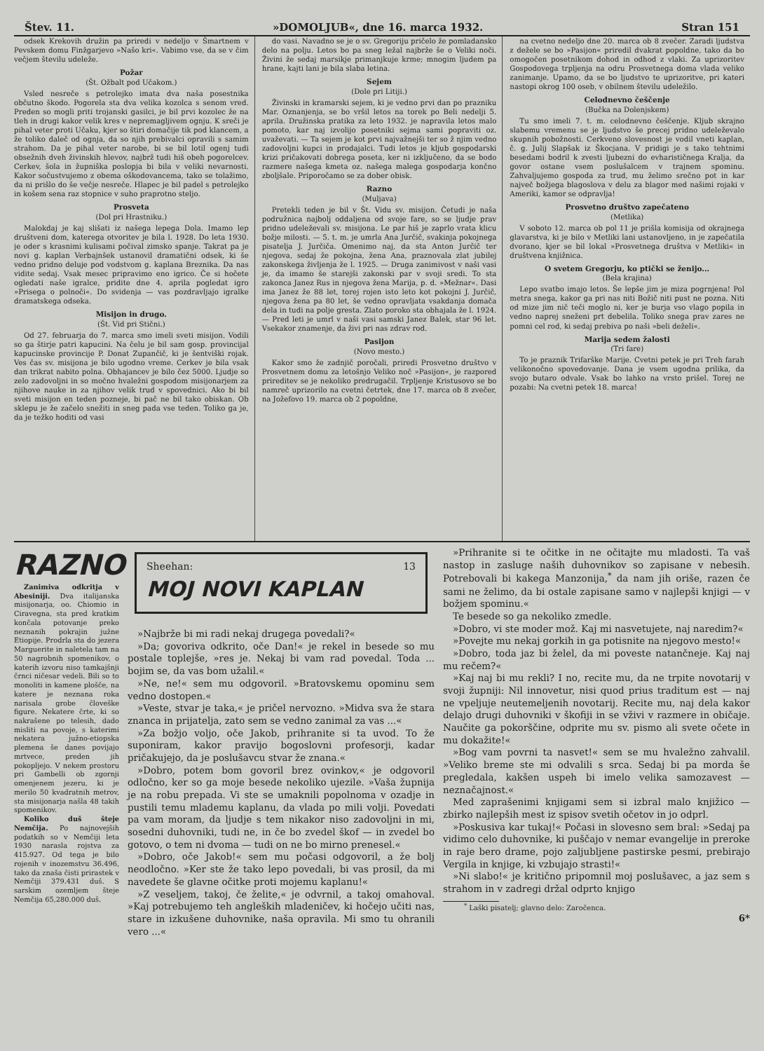Štev. 11. »DOMOLJUB«, dne 16. marca 1932. Stran 151
odsek Krekovih družin pa priredi v nedeljo v Šmartnem v Pevskem domu Finžgarjevo »Našo kri«. Vabimo vse, da se v čim večjem številu udeleže.
Požar
(Št. Ožbalt pod Učakom.)
Vsled nesreče s petrolejko imata dva naša posestnika občutno škodo. Pogorela sta dva velika kozolca s senom vred. Preden so mogli priti trojanski gasilci, je bil prvi kozolec že na tleh in drugi kakor velik kres v nepremagljivem ognju. K sreči je pihal veter proti Učaku, kjer so štiri domačije tik pod klancem, a že toliko daleč od ognja, da so njih prebivalci opravili s samim strahom. Da je pihal veter narobe, bi se bil lotil ogenj tudi obsežnih dveh živinskih hlevov, najbrž tudi hiš obeh pogorelcev. Cerkev, šola in župniška poslopja bi bila v veliki nevarnosti. Kakor sočustvujemo z obema oškodovancema, tako se tolažimo, da ni prišlo do še večje nesreče. Hlapec je bil padel s petrolejko in košem sena raz stopnice v suho praprotno steljo.
Prosveta
(Dol pri Hrastniku.)
Malokdaj je kaj slišati iz našega lepega Dola. Imamo lep društveni dom, katerega otvoritev je bila l. 1928. Do leta 1930. je oder s krasnimi kulisami počival zimsko spanje. Takrat pa je novi g. kaplan Verbajnšek ustanovil dramatični odsek, ki še vedno pridno deluje pod vodstvom g. kaplana Breznika. Da nas vidite sedaj. Vsak mesec pripravimo eno igrico. Če si hočete ogledati naše igralce, pridite dne 4. aprila pogledat igro »Prisega o polnoči«. Do svidenja — vas pozdravljajo igralke dramatskega odseka.
Misijon in drugo.
(Št. Vid pri Stični.)
Od 27. februarja do 7. marca smo imeli sveti misijon. Vodili so ga štirje patri kapucini. Na čelu je bil sam gosp. provincijal kapucinske provincije P. Donat Zupančič, ki je šentviški rojak. Ves čas sv. misijona je bilo ugodno vreme. Cerkev je bila vsak dan trikrat nabito polna. Obhajancev je bilo čez 5000. Ljudje so zelo zadovoljni in so močno hvaležni gospodom misijonarjem za njihove nauke in za njihov velik trud v spovednici. Ako bi bil sveti misijon en teden pozneje, bi pač ne bil tako obiskan. Ob sklepu je že začelo snežiti in sneg pada vse teden. Toliko ga je, da je težko hoditi od vasi
do vasi. Navadno se je o sv. Gregoriju pričelo že pomladansko delo na polju. Letos bo pa sneg ležal najbrže še o Veliki noči. Živini že sedaj marsikje primanjkuje krme; mnogim ljudem pa hrane, kajti lani je bila slaba letina.
Sejem
(Dole pri Litiji.)
Živinski in kramarski sejem, ki je vedno prvi dan po prazniku Mar. Oznanjenja, se bo vršil letos na torek po Beli nedelji 5. aprila. Družinska pratika za leto 1932. je napravila letos malo pomoto, kar naj izvolijo posetniki sejma sami popraviti oz. uvaževati. — Ta sejem je kot prvi najvažnejši ter so ž njim vedno zadovoljni kupci in prodajalci. Tudi letos je kljub gospodarski krizi pričakovati dobrega poseta, ker ni izključeno, da se bodo razmere našega kmeta oz. našega malega gospodarja končno zboljšale. Priporočamo se za dober obisk.
Razno
(Muljava)
Pretekli teden je bil v Št. Vidu sv. misijon. Četudi je naša podružnica najbolj oddaljena od svoje fare, so se ljudje prav pridno udeleževali sv. misijona. Le par hiš je zaprlo vrata klicu božje milosti. — 5. t. m. je umrla Ana Jurčič, svakinja pokojnega pisatelja J. Jurčiča. Omenimo naj, da sta Anton Jurčič ter njegova, sedaj že pokojna, žena Ana, praznovala zlat jubilej zakonskega življenja že l. 1925. — Druga zanimivost v naši vasi je, da imamo še starejši zakonski par v svoji sredi. To sta zakonca Janez Rus in njegova žena Marija, p. d. »Mežnar«. Dasi ima Janez že 88 let, torej rojen isto leto kot pokojni J. Jurčič, njegova žena pa 80 let, še vedno opravljata vsakdanja domača dela in tudi na polje gresta. Zlato poroko sta obhajala že l. 1924. — Pred leti je umrl v naši vasi samski Janez Balek, star 96 let. Vsekakor znamenje, da živi pri nas zdrav rod.
Pasijon
(Novo mesto.)
Kakor smo že zadnjič poročali, priredi Prosvetno društvo v Prosvetnem domu za letošnjo Veliko noč »Pasijon«, je razpored prireditev se je nekoliko predrugačil. Trpljenje Kristusovo se bo namreč uprizorilo na cvetni četrtek, dne 17. marca ob 8 zvečer, na Jožefovo 19. marca ob 2 popoldne,
na cvetno nedeljo dne 20. marca ob 8 zvečer. Zaradi ljudstva z dežele se bo »Pasijon« priredil dvakrat popoldne, tako da bo omogočen posetnikom dohod in odhod z vlaki. Za uprizoritev Gospodovega trpljenja na odru Prosvetnega doma vlada veliko zanimanje. Upamo, da se bo ljudstvo te uprizoritve, pri kateri nastopi okrog 100 oseb, v obilnem številu udeležilo.
Celodnevno češčenje
(Bučka na Dolenjskem)
Tu smo imeli 7. t. m. celodnevno češčenje. Kljub skrajno slabemu vremenu se je ljudstvo še precej pridno udeleževalo skupnih pobožnosti. Cerkveno slovesnost je vodil vneti kaplan, č. g. Julij Slapšak iz Škocjana. V pridigi je s tako tehtnimi besedami bodril k zvesti ljubezni do evharističnega Kralja, da govor ostane vsem poslušalcem v trajnem spominu. Zahvaljujemo gospoda za trud, mu želimo srečno pot in kar največ božjega blagoslova v delu za blagor med našimi rojaki v Ameriki, kamor se odpravlja!
Prosvetno društvo zapečateno
(Metlika)
V soboto 12. marca ob pol 11 je prišla komisija od okrajnega glavarstva, ki je bilo v Metliki lani ustanovljeno, in je zapečatila dvorano, kjer se bil lokal »Prosvetnega društva v Metliki« in društvena knjižnica.
O svetem Gregorju, ko ptički se ženijo...
(Bela krajina)
Lepo svatbo imajo letos. Še lepše jim je miza pogrnjena! Pol metra snega, kakor ga pri nas niti Božič niti pust ne pozna. Niti od mize jim nič teči moglo ni, ker je burja vso vlago popila in vedno naprej sneženi prt debelila. Toliko snega prav zares ne pomni cel rod, ki sedaj prebiva po naši »beli deželi«.
Marija sedem žalosti
(Tri fare)
To je praznik Trifarške Marije. Cvetni petek je pri Treh farah velikonočno spovedovanje. Dana je vsem ugodna prilika, da svojo butaro odvale. Vsak bo lahko na vrsto prišel. Torej ne pozabi: Na cvetni petek 18. marca!
RAZNO
Zanimiva odkritja v Abesiniji. Dva italijanska misijonarja, oo. Chiomio in Ciravegna, sta pred kratkim končala potovanje preko neznanih pokrajin južne Etiopije. Prodrla sta do jezera Marguerite in naletela tam na 50 nagrobnih spomenikov, o katerih izvoru niso tamkajšnji črnci ničesar vedeli. Bili so to monoliti in kamene plošče, na katere je neznana roka narisala grobe človeške figure. Nekatere črte, ki so nakrašene po telesih, dado misliti na povoje, s katerimi nekatera južno-etiopska plemena še danes povijajo mrtvece, preden jih pokopljejo. V nekem prostoru pri Gambelli ob zgornji omenjenem jezeru, ki je merilo 50 kvadratnih metrov, sta misijonarja našla 48 takih spomenikov.
Koliko duš šteje Nemčija. Po najnovejših podatkih so v Nemčiji leta 1930 narasla rojstva za 415.927. Od tega je bilo rojenih v inozemstvu 36.496, tako da znaša čisti prirastek v Nemčiji 379.431 duš. S sarskim ozemljem šteje Nemčija 65,280.000 duš.
Sheehan: 13
MOJ NOVI KAPLAN
»Najbrže bi mi radi nekaj drugega povedali?«
»Da; govoriva odkrito, oče Dan!« je rekel in besede so mu postale toplejše, »res je. Nekaj bi vam rad povedal. Toda ... bojim se, da vas bom užalil.«
»Ne, ne!« sem mu odgovoril. »Bratovskemu opominu sem vedno dostopen.«
»Veste, stvar je taka,« je pričel nervozno. »Midva sva že stara znanca in prijatelja, zato sem se vedno zanimal za vas ...«
»Za božjo voljo, oče Jakob, prihranite si ta uvod. To že suponiram, kakor pravijo bogoslovni profesorji, kadar pričakujejo, da je poslušavcu stvar že znana.«
»Dobro, potem bom govoril brez ovinkov,« je odgovoril odločno, ker so ga moje besede nekoliko ujezile. »Vaša župnija je na robu prepada. Vi ste se umaknili popolnoma v ozadje in pustili temu mlademu kaplanu, da vlada po mili volji. Povedati pa vam moram, da ljudje s tem nikakor niso zadovoljni in mi, sosedni duhovniki, tudi ne, in če bo zvedel škof — in zvedel bo gotovo, o tem ni dvoma — tudi on ne bo mirno prenesel.«
»Dobro, oče Jakob!« sem mu počasi odgovoril, a že bolj neodločno. »Ker ste že tako lepo povedali, bi vas prosil, da mi navedete še glavne očitke proti mojemu kaplanu!«
»Z veseljem, takoj, če želite,« je odvrnil, a takoj omahoval. »Kaj potrebujemo teh angleških mladeničev, ki hočejo učiti nas, stare in izkušene duhovnike, naša opravila. Mi smo tu ohranili vero ...«
»Prihranite si te očitke in ne očitajte mu mladosti. Ta vaš nastop in zasluge naših duhovnikov so zapisane v nebesih. Potrebovali bi kakega Manzonija,<sup>*</sup> da nam jih oriše, razen če sami ne želimo, da bi ostale zapisane samo v najlepši knjigi — v božjem spominu.«
Te besede so ga nekoliko zmedle.
»Dobro, vi ste moder mož. Kaj mi nasvetujete, naj naredim?«
»Povejte mu nekaj gorkih in ga potisnite na njegovo mesto!«
»Dobro, toda jaz bi želel, da mi poveste natančneje. Kaj naj mu rečem?«
»Kaj naj bi mu rekli? I no, recite mu, da ne trpite novotarij v svoji župniji: Nil innovetur, nisi quod prius traditum est — naj ne vpeljuje neutemeljenih novotarij. Recite mu, naj dela kakor delajo drugi duhovniki v škofiji in se vživi v razmere in običaje. Naučite ga pokorščine, odprite mu sv. pismo ali svete očete in mu dokažite!«
»Bog vam povrni ta nasvet!« sem se mu hvaležno zahvalil. »Veliko breme ste mi odvalili s srca. Sedaj bi pa morda še pregledala, kakšen uspeh bi imelo velika samozavest — neznačajnost.«
Med zaprašenimi knjigami sem si izbral malo knjižico — zbirko najlepših mest iz spisov svetih očetov in jo odprl.
»Poskusiva kar tukaj!« Počasi in slovesno sem bral: »Sedaj pa vidimo celo duhovnike, ki puščajo v nemar evangelije in preroke in raje bero drame, pojo zaljubljene pastirske pesmi, prebirajo Vergila in knjige, ki vzbujajo strasti!«
»Ni slabo!« je kritično pripomnil moj poslušavec, a jaz sem s strahom in v zadregi držal odprto knjigo
<sup>*</sup> Laški pisatelj; glavno delo: Zaročenca.
6*